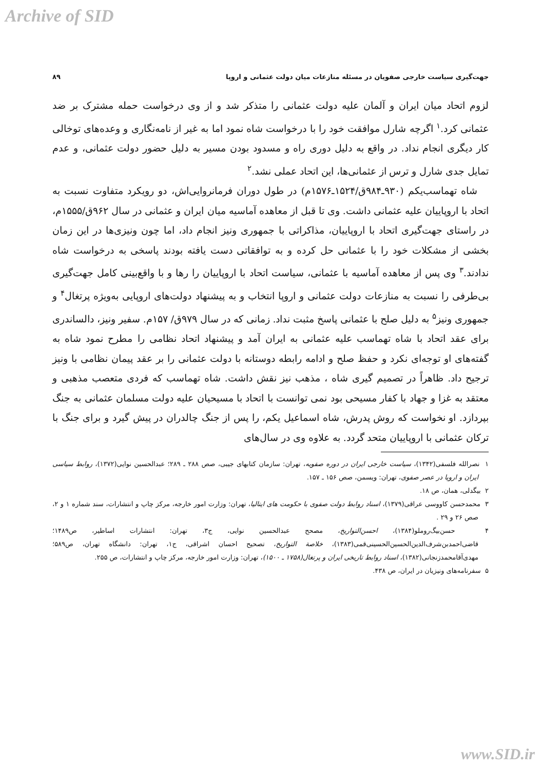Archive of SID
جهت‌گیری سیاست خارجی صفویان در مسئله منازعات میان دولت عثمانی و اروپا ۸۹
لزوم اتحاد میان ایران و آلمان علیه دولت عثمانی را متذکر شد و از وی درخواست حمله مشترک بر ضد عثمانی کرد.<sup>۱</sup> اگرچه شارل موافقت خود را با درخواست شاه نمود اما به غیر از نامه‌نگاری و وعده‌های توخالی کار دیگری انجام نداد. در واقع به دلیل دوری راه و مسدود بودن مسیر به دلیل حضور دولت عثمانی، و عدم تمایل جدی شارل و ترس از عثمانی‌ها، این اتحاد عملی نشد.<sup>۲</sup>
شاه تهماسب‌یکم (۹۳۰ـ۹۸۴ق/۱۵۲۴ـ۱۵۷۶م) در طول دوران فرمانروایی‌اش، دو رویکرد متفاوت نسبت به اتحاد با اروپاییان علیه عثمانی داشت. وی تا قبل از معاهده آماسیه میان ایران و عثمانی در سال ۹۶۲ق/۱۵۵۵م، در راستای جهت‌گیری اتحاد با اروپاییان، مذاکراتی با جمهوری ونیز انجام داد، اما چون ونیزی‌ها در این زمان بخشی از مشکلات خود را با عثمانی حل کرده و به توافقاتی دست یافته بودند پاسخی به درخواست شاه ندادند.<sup>۳</sup> وی پس از معاهده آماسیه با عثمانی، سیاست اتحاد با اروپاییان را رها و با واقع‌بینی کامل جهت‌گیری بی‌طرفی را نسبت به منازعات دولت عثمانی و اروپا انتخاب و به پیشنهاد دولت‌های اروپایی به‌ویژه پرتغال<sup>۴</sup> و جمهوری ونیز<sup>۵</sup> به دلیل صلح با عثمانی پاسخ مثبت نداد. زمانی که در سال ۹۷۹ق/ ۱۵۷م. سفیر ونیز، دالساندری برای عقد اتحاد با شاه تهماسب علیه عثمانی به ایران آمد و پیشنهاد اتحاد نظامی را مطرح نمود شاه به گفته‌های او توجه‌ای نکرد و حفظ صلح و ادامه رابطه دوستانه با دولت عثمانی را بر عقد پیمان نظامی با ونیز ترجیح داد. ظاهراً در تصمیم گیری شاه ، مذهب نیز نقش داشت. شاه تهماسب که فردی متعصب مذهبی و معتقد به غزا و جهاد با کفار مسیحی بود نمی توانست با اتحاد با مسیحیان علیه دولت مسلمان عثمانی به جنگ بپردازد. او نخواست که روش پدرش، شاه اسماعیل یکم، را پس از جنگ چالدران در پیش گیرد و برای جنگ با ترکان عثمانی با اروپاییان متحد گردد. به علاوه وی در سال‌های
۱ نصرالله فلسفی(۱۳۴۲)، سیاست خارجی ایران در دوره صفویه، تهران: سازمان کتابهای جیبی، صص ۲۸۸ ـ ۲۸۹؛ عبدالحسین نوایی(۱۳۷۲)، روابط سیاسی ایران و اروپا در عصر صفوی، تهران: ویسمن، صص ۱۵۶ ـ ۱۵۷.
۲ بیگدلی، همان، ص ۱۸.
۳ محمدحسن کاووسی عراقی(۱۳۷۹)، اسناد روابط دولت صفوی با حکومت های ایتالیا، تهران: وزارت امور خارجه، مرکز چاپ و انتشارات، سند شماره ۱ و ۲، صص ۲۶ و ۲۹ .
۴ حسن‌بیگ‌روملو(۱۳۸۴)، احسن‌التواریخ، مصحح عبدالحسین نوایی، ج۳، تهران: انتشارات اساطیر، ص۱۴۸۹؛ قاضی‌احمدبن‌شرف‌الدین‌الحسین‌الحسینی‌قمی(۱۳۸۳)، خلاصة التواریخ، تصحیح احسان اشراقی، ج۱، تهران: دانشگاه تهران، ص۵۸۹؛ مهدی‌آقامحمدزنجانی(۱۳۸۲)، اسناد روابط تاریخی ایران و پرتغال(۱۷۵۸ ـ ۱۵۰۰)، تهران: وزارت امور خارجه، مرکز چاپ و انتشارات، ص ۲۵۵.
۵ سفرنامه‌های ونیزیان در ایران، ص ۴۳۸.
www.SID.ir